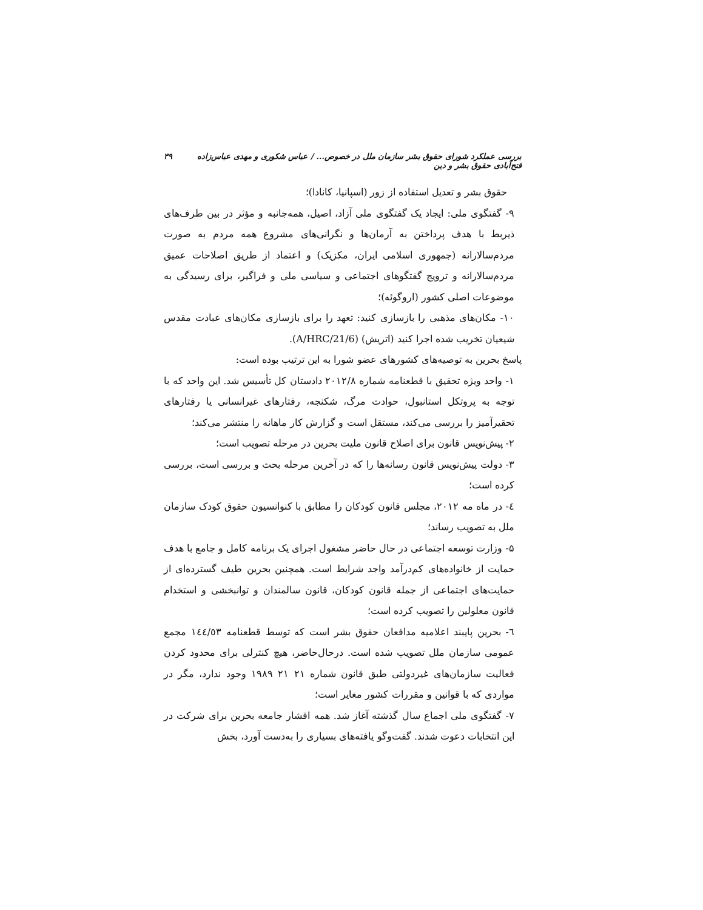بررسی عملکرد شورای حقوق بشر سازمان ملل در خصوص... / عباس شکوری و مهدی عباس‌زاده فتح‌آبادی حقوق بشر و دین ۳۹
حقوق بشر و تعدیل استفاده از زور (اسپانیا، کانادا)؛
۹- گفتگوی ملی: ایجاد یک گفتگوی ملی آزاد، اصیل، همه‌جانبه و مؤثر در بین طرف‌های ذیربط با هدف پرداختن به آرمان‌ها و نگرانی‌های مشروع همه مردم به صورت مردم‌سالارانه (جمهوری اسلامی ایران، مکزیک) و اعتماد از طریق اصلاحات عمیق مردم‌سالارانه و ترویج گفتگوهای اجتماعی و سیاسی ملی و فراگیر، برای رسیدگی به موضوعات اصلی کشور (اروگوئه)؛
۱۰- مکان‌های مذهبی را بازسازی کنید: تعهد را برای بازسازی مکان‌های عبادت مقدس شیعیان تخریب شده اجرا کنید (اتریش) (A/HRC/21/6).
پاسخ بحرین به توصیه‌های کشورهای عضو شورا به این ترتیب بوده است:
۱- واحد ویژه تحقیق با قطعنامه شماره ۲۰۱۲/۸ دادستان کل تأسیس شد. این واحد که با توجه به پروتکل استانبول، حوادث مرگ، شکنجه، رفتارهای غیرانسانی یا رفتارهای تحقیرآمیز را بررسی می‌کند، مستقل است و گزارش کار ماهانه را منتشر می‌کند؛
۲- پیش‌نویس قانون برای اصلاح قانون ملیت بحرین در مرحله تصویب است؛
۳- دولت پیش‌نویس قانون رسانه‌ها را که در آخرین مرحله بحث و بررسی است، بررسی کرده است؛
٤- در ماه مه ۲۰۱۲، مجلس قانون کودکان را مطابق با کنوانسیون حقوق کودک سازمان ملل به تصویب رساند؛
۵- وزارت توسعه اجتماعی در حال حاضر مشغول اجرای یک برنامه کامل و جامع با هدف حمایت از خانواده‌های کم‌درآمد واجد شرایط است. همچنین بحرین طیف گسترده‌ای از حمایت‌های اجتماعی از جمله قانون کودکان، قانون سالمندان و توانبخشی و استخدام قانون معلولین را تصویب کرده است؛
٦- بحرین پایبند اعلامیه مدافعان حقوق بشر است که توسط قطعنامه ١٤٤/٥٣ مجمع عمومی سازمان ملل تصویب شده است. درحال‌حاضر، هیچ کنترلی برای محدود کردن فعالیت سازمان‌های غیردولتی طبق قانون شماره ۲۱ ۲۱ ۱۹۸۹ وجود ندارد، مگر در مواردی که با قوانین و مقررات کشور مغایر است؛
۷- گفتگوی ملی اجماع سال گذشته آغاز شد. همه اقشار جامعه بحرین برای شرکت در این انتخابات دعوت شدند. گفت‌وگو یافته‌های بسیاری را به‌دست آورد، بخش